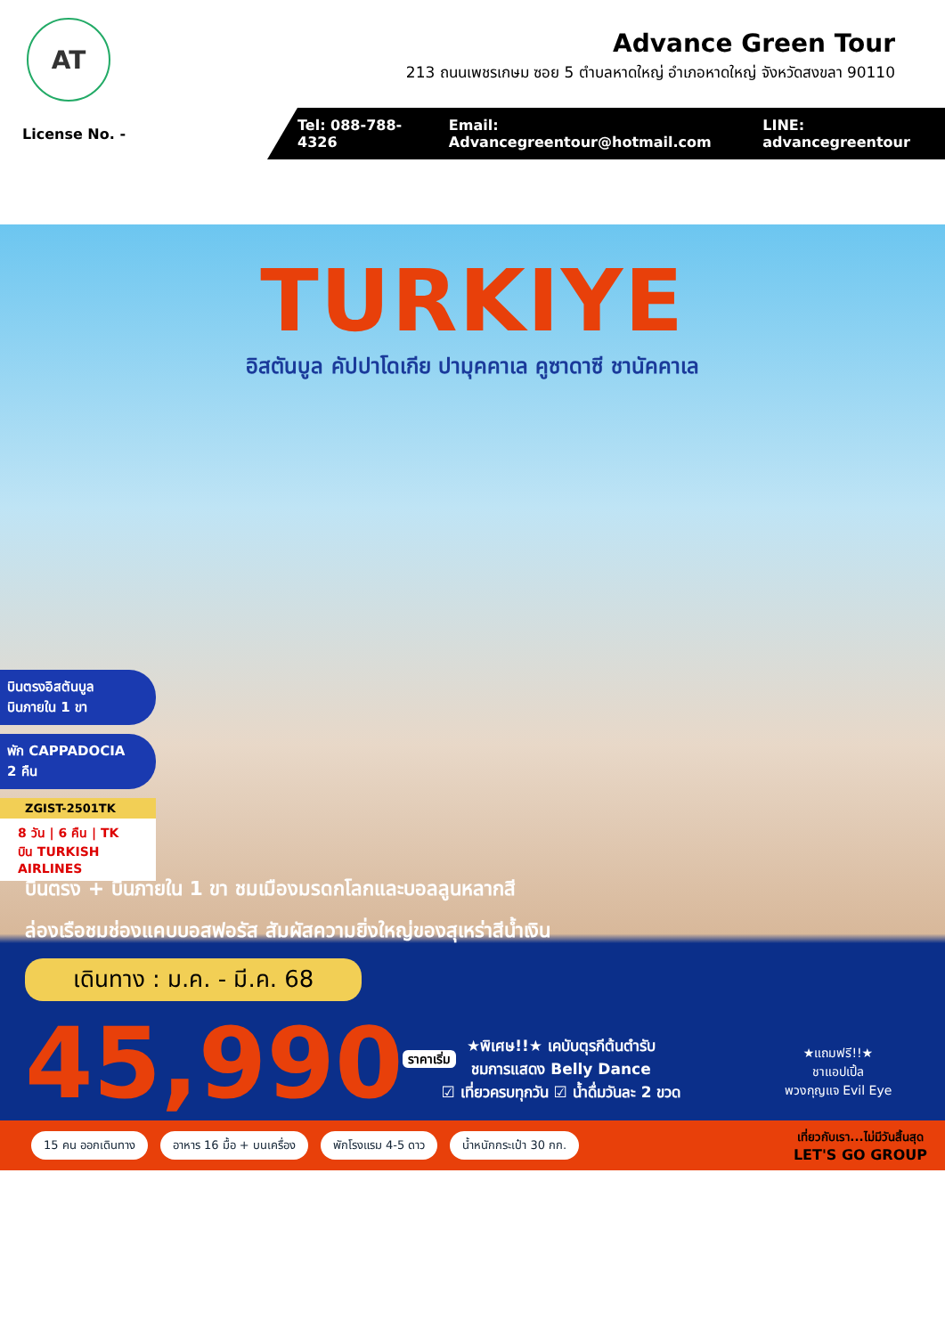AT
Advance Green Tour
213 ถนนเพชรเกษม ซอย 5 ตำบลหาดใหญ่ อำเภอหาดใหญ่ จังหวัดสงขลา 90110
License No. -
Tel: 088-788-4326 Email: Advancegreentour@hotmail.com LINE: advancegreentour
TURKIYE
อิสตันบูล คัปปาโดเกีย ปามุคคาเล คูซาดาซี ชานัคคาเล
บินตรงอิสตันบูล
บินภายใน 1 ขา
พัก CAPPADOCIA
2 คืน
ZGIST-2501TK
8 วัน | 6 คืน | TK บิน TURKISH AIRLINES
บินตรง + บินภายใน 1 ขา ชมเมืองมรดกโลกและบอลลูนหลากสี
ล่องเรือชมช่องแคบบอสฟอรัส สัมผัสความยิ่งใหญ่ของสุเหร่าสีน้ำเงิน
เดินทาง : ม.ค. - มี.ค. 68
45,990<sup>ราคาเริ่ม</sup>
★พิเศษ!!★ เคบับตุรกีต้นตำรับ
ชมการแสดง Belly Dance
☑ เที่ยวครบทุกวัน ☑ น้ำดื่มวันละ 2 ขวด
★แถมฟรี!!★
ชาแอปเปิ้ล
พวงกุญแจ Evil Eye
15 คน ออกเดินทาง อาหาร 16 มื้อ + บนเครื่อง พักโรงแรม 4-5 ดาว น้ำหนักกระเป๋า 30 กก. เที่ยวกับเรา...ไม่มีวันสิ้นสุด
LET'S GO GROUP